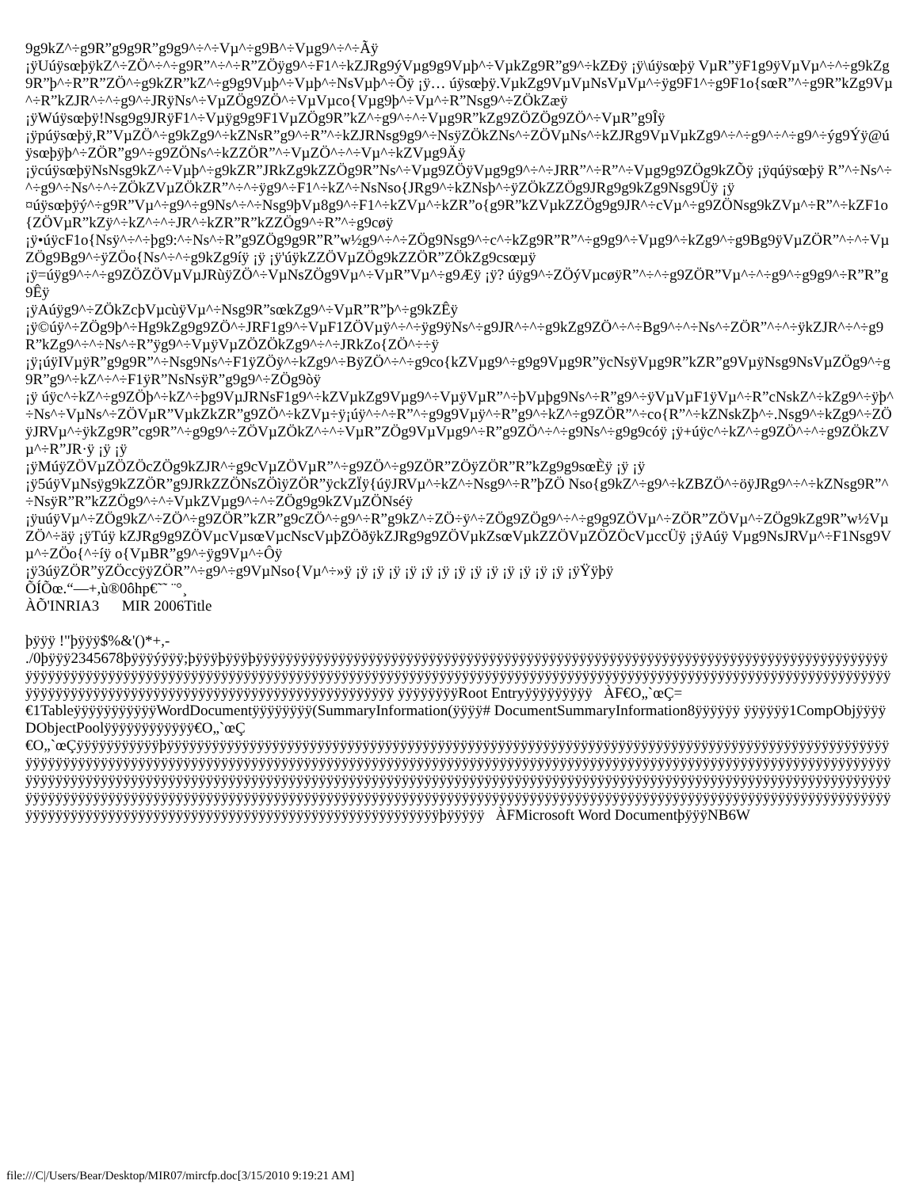9g9kZ^÷g9R”g9g9R”g9g9^÷^÷Vµ^÷g9B^÷Vµg9^÷^÷Ãÿ
¡ÿUúÿsœþÿkZ^÷ZÖ^÷^÷g9R”^÷^÷R”ZÖÿg9^÷F1^÷kZJRg9ýVµg9g9Vµþ^÷VµkZg9R”g9^÷kZÐÿ ¡ÿ\úÿsœþÿ VµR”ÿF1g9ÿVµVµ^÷^÷g9kZg9R”þ^÷R”R”ZÖ^÷g9kZR”kZ^÷g9g9Vµþ^÷Vµþ^÷NsVµþ^÷Õÿ ¡ÿ… úÿsœþÿ.VµkZg9VµVµNsVµVµ^÷ÿg9F1^÷g9F1o{sœR”^÷g9R”kZg9Vµ^÷R”kZJR^÷^÷g9^÷JRÿNs^÷VµZÖg9ZÖ^÷VµVµco{Vµg9þ^÷Vµ^÷R”Nsg9^÷ZÖkZæÿ
¡ÿWúÿsœþÿ!Nsg9g9JRÿF1^÷Vµÿg9g9F1VµZÖg9R”kZ^÷g9^÷^÷Vµg9R”kZg9ZÖZÖg9ZÖ^÷VµR”g9Îÿ
¡ÿpúÿsœþÿ,R”VµZÖ^÷g9kZg9^÷kZNsR”g9^÷R”^÷kZJRNsg9g9^÷NsÿZÖkZNs^÷ZÖVµNs^÷kZJRg9VµVµkZg9^÷^÷g9^÷^÷g9^÷ýg9Ýÿ@úÿsœþÿþ^÷ZÖR”g9^÷g9ZÖNs^÷kZZÖR”^÷VµZÖ^÷^÷Vµ^÷kZVµg9Äÿ
¡ÿcúÿsœþÿNsNsg9kZ^÷Vµþ^÷g9kZR”JRkZg9kZZÖg9R”Ns^÷Vµg9ZÖÿVµg9g9^÷^÷JRR”^÷R”^÷Vµg9g9ZÖg9kZÕÿ ¡ÿqúÿsœþÿ R”^÷Ns^÷^÷g9^÷Ns^÷^÷ZÖkZVµZÖkZR”^÷^÷ÿg9^÷F1^÷kZ^÷NsNso{JRg9^÷kZNsþ^÷ÿZÖkZZÖg9JRg9g9kZg9Nsg9Üÿ ¡ÿ
¤úÿsœþÿý^÷g9R”Vµ^÷g9^÷g9Ns^÷^÷Nsg9þVµ8g9^÷F1^÷kZVµ^÷kZR”o{g9R”kZVµkZZÖg9g9JR^÷cVµ^÷g9ZÖNsg9kZVµ^÷R”^÷kZF1o{ZÖVµR”kZÿ^÷kZ^÷^÷JR^÷kZR”R”kZZÖg9^÷R”^÷g9cøÿ
¡ÿ•úÿcF1o{Nsÿ^÷^÷þg9:^÷Ns^÷R”g9ZÖg9g9R”R”w½g9^÷^÷ZÖg9Nsg9^÷c^÷kZg9R”R”^÷g9g9^÷Vµg9^÷kZg9^÷g9Bg9ÿVµZÖR”^÷^÷VµZÖg9Bg9^÷ÿZÖo{Ns^÷^÷g9kZg9íÿ ¡ÿ ¡ÿ'úÿkZZÖVµZÖg9kZZÖR”ZÖkZg9csœµÿ
¡ÿ=úÿg9^÷^÷g9ZÖZÖVµVµJRùÿZÖ^÷VµNsZÖg9Vµ^÷VµR”Vµ^÷g9Æÿ ¡ÿ? úÿg9^÷ZÖýVµcøÿR”^÷^÷g9ZÖR”Vµ^÷^÷g9^÷g9g9^÷R”R”g9Êÿ
¡ÿAúÿg9^÷ZÖkZcþVµcùÿVµ^÷Nsg9R”sœkZg9^÷VµR”R”þ^÷g9kZÊÿ
¡ÿ©úÿ^÷ZÖg9þ^÷Hg9kZg9g9ZÖ^÷JRF1g9^÷VµF1ZÖVµÿ^÷^÷ÿg9ÿNs^÷g9JR^÷^÷g9kZg9ZÖ^÷^÷Bg9^÷^÷Ns^÷ZÖR”^÷^÷ÿkZJR^÷^÷g9R”kZg9^÷^÷Ns^÷R”ÿg9^÷VµÿVµZÖZÖkZg9^÷^÷JRkZo{ZÖ^÷÷ÿ
¡ÿ¡úÿIVµÿR”g9g9R”^÷Nsg9Ns^÷F1ÿZÖÿ^÷kZg9^÷BÿZÖ^÷^÷g9co{kZVµg9^÷g9g9Vµg9R”ÿcNsÿVµg9R”kZR”g9VµÿNsg9NsVµZÖg9^÷g9R”g9^÷kZ^÷^÷F1ÿR”NsNsÿR”g9g9^÷ZÖg9òÿ
¡ÿ úÿc^÷kZ^÷g9ZÖþ^÷kZ^÷þg9VµJRNsF1g9^÷kZVµkZg9Vµg9^÷VµÿVµR”^÷þVµþg9Ns^÷R”g9^÷ÿVµVµF1ÿVµ^÷R”cNskZ^÷kZg9^÷ÿþ^÷Ns^÷VµNs^÷ZÖVµR”VµkZkZR”g9ZÖ^÷kZVµ÷ÿ¡úÿ^÷^÷R”^÷g9g9Vµÿ^÷R”g9^÷kZ^÷g9ZÖR”^÷co{R”^÷kZNskZþ^÷.Nsg9^÷kZg9^÷ZÖÿJRVµ^÷ÿkZg9R”cg9R”^÷g9g9^÷ZÖVµZÖkZ^÷^÷VµR”ZÖg9VµVµg9^÷R”g9ZÖ^÷^÷g9Ns^÷g9g9cóÿ ¡ÿ+úÿc^÷kZ^÷g9ZÖ^÷^÷g9ZÖkZVµ^÷R”JR·ÿ ¡ÿ ¡ÿ
¡ÿMúÿZÖVµZÖZÖcZÖg9kZJR^÷g9cVµZÖVµR”^÷g9ZÖ^÷g9ZÖR”ZÖÿZÖR”R”kZg9g9sœÈÿ ¡ÿ ¡ÿ
¡ÿ5úÿVµNsÿg9kZZÖR”g9JRkZZÖNsZÖìÿZÖR”ÿckZÏÿ{úÿJRVµ^÷kZ^÷Nsg9^÷R”þZÖ Nso{g9kZ^÷g9^÷kZBZÖ^÷öÿJRg9^÷^÷kZNsg9R”^÷NsÿR”R”kZZÖg9^÷^÷VµkZVµg9^÷^÷ZÖg9g9kZVµZÖNséÿ
¡ÿuúÿVµ^÷ZÖg9kZ^÷ZÖ^÷g9ZÖR”kZR”g9cZÖ^÷g9^÷R”g9kZ^÷ZÖ÷ÿ^÷ZÖg9ZÖg9^÷^÷g9g9ZÖVµ^÷ZÖR”ZÖVµ^÷ZÖg9kZg9R”w½VµZÖ^÷äÿ ¡ÿTúÿ kZJRg9g9ZÖVµcVµsœVµcNscVµþZÖðÿkZJRg9g9ZÖVµkZsœVµkZZÖVµZÖZÖcVµccÜÿ ¡ÿAúÿ Vµg9NsJRVµ^÷F1Nsg9Vµ^÷ZÖo{^÷íÿ o{VµBR”g9^÷ÿg9Vµ^÷Ôÿ
¡ÿ3úÿZÖR”ÿZÖccÿÿZÖR”^÷g9^÷g9VµNso{Vµ^÷»ÿ ¡ÿ ¡ÿ ¡ÿ ¡ÿ ¡ÿ ¡ÿ ¡ÿ ¡ÿ ¡ÿ ¡ÿ ¡ÿ ¡ÿ ¡ÿ ¡ÿŸÿþÿ
ÕÍÕœ.“—+,ù®0ôhp€˜˜ ¨°¸
ÀÕ'INRIA3 MIR 2006Title
þÿÿÿ !"þÿÿÿ$%&'()*+,-
./0þÿÿÿ2345678þÿÿÿýÿÿÿ;þÿÿÿþÿÿÿþÿÿÿÿÿÿÿÿÿÿÿÿÿÿÿÿÿÿÿÿÿÿÿÿÿÿÿÿÿÿÿÿÿÿÿÿÿÿÿÿÿÿÿÿÿÿÿÿÿÿÿÿÿÿÿÿÿÿÿÿÿÿÿÿÿÿÿÿÿÿÿÿÿÿÿÿÿÿÿÿÿÿÿÿÿÿÿÿÿÿÿÿÿÿÿÿÿÿÿÿÿÿÿÿÿÿÿÿÿÿÿÿÿÿÿÿÿÿÿÿÿÿÿÿÿÿÿÿÿÿÿÿÿÿÿÿÿÿÿÿÿÿÿÿÿÿÿÿÿÿÿÿÿÿÿÿÿÿÿÿÿÿÿÿÿÿÿÿÿÿÿÿÿÿÿÿÿÿÿÿÿÿÿÿÿÿÿÿÿÿÿÿÿÿÿÿÿÿÿÿÿÿÿÿÿÿÿÿÿÿÿÿÿÿÿÿÿÿÿÿÿÿÿÿÿÿÿÿÿÿÿÿÿÿÿÿÿÿÿÿÿÿÿÿÿÿÿÿ ÿÿÿÿÿÿÿÿRoot Entryÿÿÿÿÿÿÿÿÿ ÀF€O„`œÇ=
€1TableÿÿÿÿÿÿÿÿÿÿÿWordDocumentÿÿÿÿÿÿÿÿ(SummaryInformation(ÿÿÿÿ# DocumentSummaryInformation8ÿÿÿÿÿÿ ÿÿÿÿÿÿ1CompObjÿÿÿÿDObjectPoolÿÿÿÿÿÿÿÿÿÿÿÿ€O„`œÇ
€O„`œÇÿÿÿÿÿÿÿÿÿÿÿþÿÿÿÿÿÿÿÿÿÿÿÿÿÿÿÿÿÿÿÿÿÿÿÿÿÿÿÿÿÿÿÿÿÿÿÿÿÿÿÿÿÿÿÿÿÿÿÿÿÿÿÿÿÿÿÿÿÿÿÿÿÿÿÿÿÿÿÿÿÿÿÿÿÿÿÿÿÿÿÿÿÿÿÿÿÿÿÿÿÿÿÿÿÿÿÿÿÿÿÿÿÿÿÿÿÿÿÿÿÿÿÿÿÿÿÿÿÿÿÿÿÿÿÿÿÿÿÿÿÿÿÿÿÿÿÿÿÿÿÿÿÿÿÿÿÿÿÿÿÿÿÿÿÿÿÿÿÿÿÿÿÿÿÿÿÿÿÿÿÿÿÿÿÿÿÿÿÿÿÿÿÿÿÿÿÿÿÿÿÿÿÿÿÿÿÿÿÿÿÿÿÿÿÿÿÿÿÿÿÿÿÿÿÿÿÿÿÿÿÿÿÿÿÿÿÿÿÿÿÿÿÿÿÿÿÿÿÿÿÿÿÿÿÿÿÿÿÿÿÿÿÿÿÿÿÿÿÿÿÿÿÿÿÿÿÿÿÿÿÿÿÿÿÿÿÿÿÿÿÿÿÿÿÿÿÿÿÿÿÿÿÿÿÿÿÿÿÿÿÿÿÿÿÿÿÿÿÿÿÿÿÿÿÿÿÿÿÿÿÿÿÿÿÿÿÿÿÿÿÿÿÿÿÿÿÿÿÿÿÿÿÿÿÿÿÿÿÿÿÿÿÿÿÿÿÿÿÿÿÿÿÿÿÿÿÿÿÿÿÿÿÿÿÿÿÿÿÿÿÿÿÿÿÿÿÿÿÿÿÿÿÿÿÿÿÿÿÿÿÿÿÿÿÿÿÿÿÿÿÿÿÿÿÿÿÿÿÿÿÿÿÿÿÿÿÿÿÿÿÿÿÿÿÿÿÿÿÿÿÿÿÿÿÿÿÿÿÿÿÿÿÿÿÿÿÿÿÿÿÿÿÿÿÿÿÿÿÿÿÿÿÿÿÿÿÿÿÿÿÿÿÿÿÿÿÿÿÿÿÿÿÿÿÿÿÿþÿÿÿÿÿ ÀFMicrosoft Word DocumentþÿÿÿNB6W
file:///C|/Users/Bear/Desktop/MIR07/mircfp.doc[3/15/2010 9:19:21 AM]